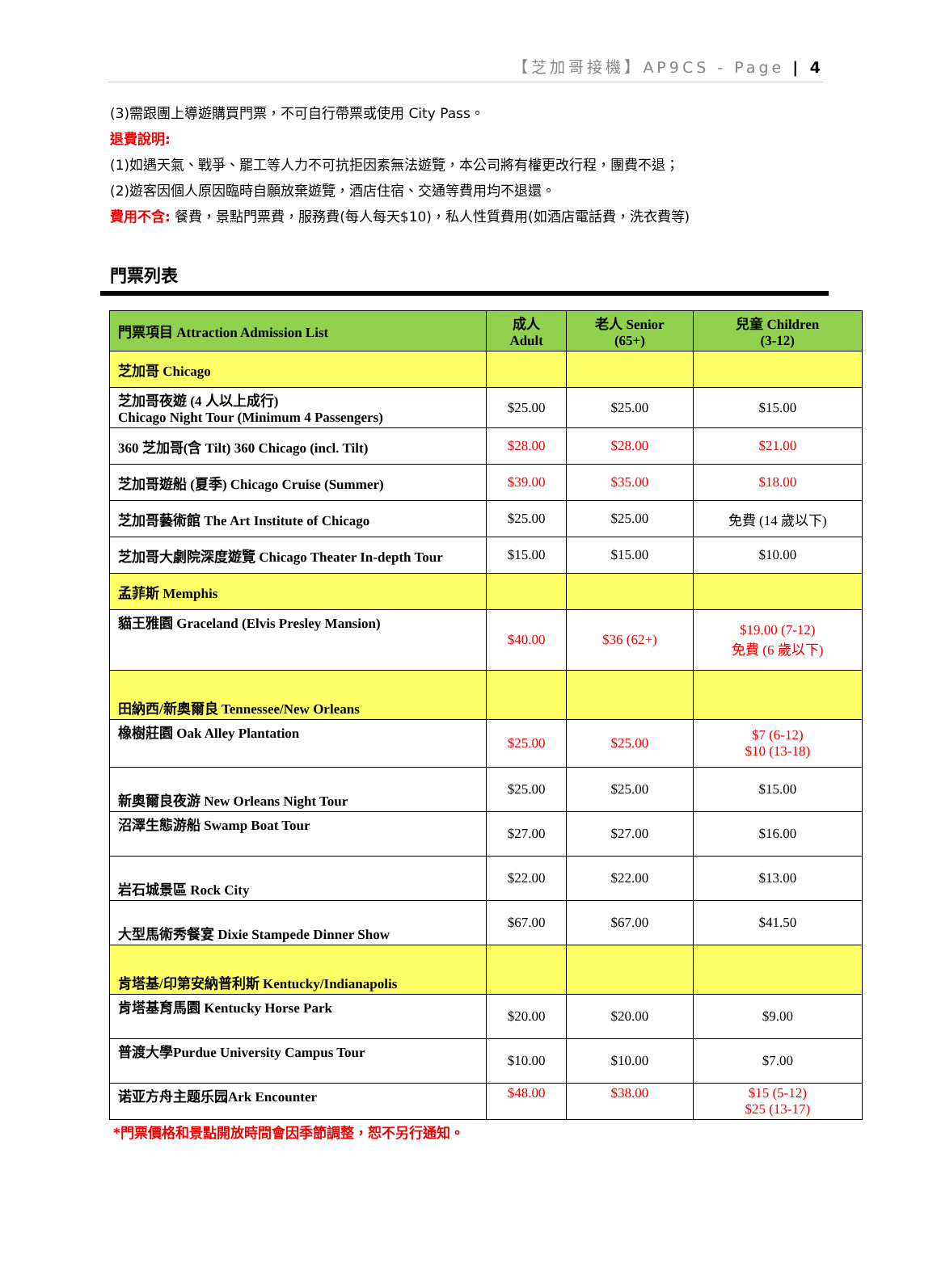【芝加哥接機】AP9CS - Page | 4
(3)需跟團上導遊購買門票，不可自行帶票或使用 City Pass。
退費說明:
(1)如遇天氣、戰爭、罷工等人力不可抗拒因素無法遊覽，本公司將有權更改行程，團費不退；
(2)遊客因個人原因臨時自願放棄遊覽，酒店住宿、交通等費用均不退還。
費用不含: 餐費，景點門票費，服務費(每人每天$10)，私人性質費用(如酒店電話費，洗衣費等)
門票列表
| 門票項目 Attraction Admission List | 成人 Adult | 老人 Senior (65+) | 兒童 Children (3-12) |
| --- | --- | --- | --- |
| 芝加哥 Chicago | | | |
| 芝加哥夜遊 (4 人以上成行) Chicago Night Tour (Minimum 4 Passengers) | $25.00 | $25.00 | $15.00 |
| 360 芝加哥(含 Tilt) 360 Chicago (incl. Tilt) | $28.00 | $28.00 | $21.00 |
| 芝加哥遊船 (夏季) Chicago Cruise (Summer) | $39.00 | $35.00 | $18.00 |
| 芝加哥藝術館 The Art Institute of Chicago | $25.00 | $25.00 | 免費 (14 歲以下) |
| 芝加哥大劇院深度遊覽 Chicago Theater In-depth Tour | $15.00 | $15.00 | $10.00 |
| 孟菲斯 Memphis | | | |
| 貓王雅園 Graceland (Elvis Presley Mansion) | $40.00 | $36 (62+) | $19.00 (7-12) 免費 (6 歲以下) |
| 田納西/新奧爾良 Tennessee/New Orleans | | | |
| 橡樹莊園 Oak Alley Plantation | $25.00 | $25.00 | $7 (6-12) $10 (13-18) |
| 新奧爾良夜游 New Orleans Night Tour | $25.00 | $25.00 | $15.00 |
| 沼澤生態游船 Swamp Boat Tour | $27.00 | $27.00 | $16.00 |
| 岩石城景區 Rock City | $22.00 | $22.00 | $13.00 |
| 大型馬術秀餐宴 Dixie Stampede Dinner Show | $67.00 | $67.00 | $41.50 |
| 肯塔基/印第安納普利斯 Kentucky/Indianapolis | | | |
| 肯塔基育馬園 Kentucky Horse Park | $20.00 | $20.00 | $9.00 |
| 普渡大學Purdue University Campus Tour | $10.00 | $10.00 | $7.00 |
| 诺亚方舟主题乐园Ark Encounter | $48.00 | $38.00 | $15 (5-12) $25 (13-17) |
*門票價格和景點開放時間會因季節調整，恕不另行通知。